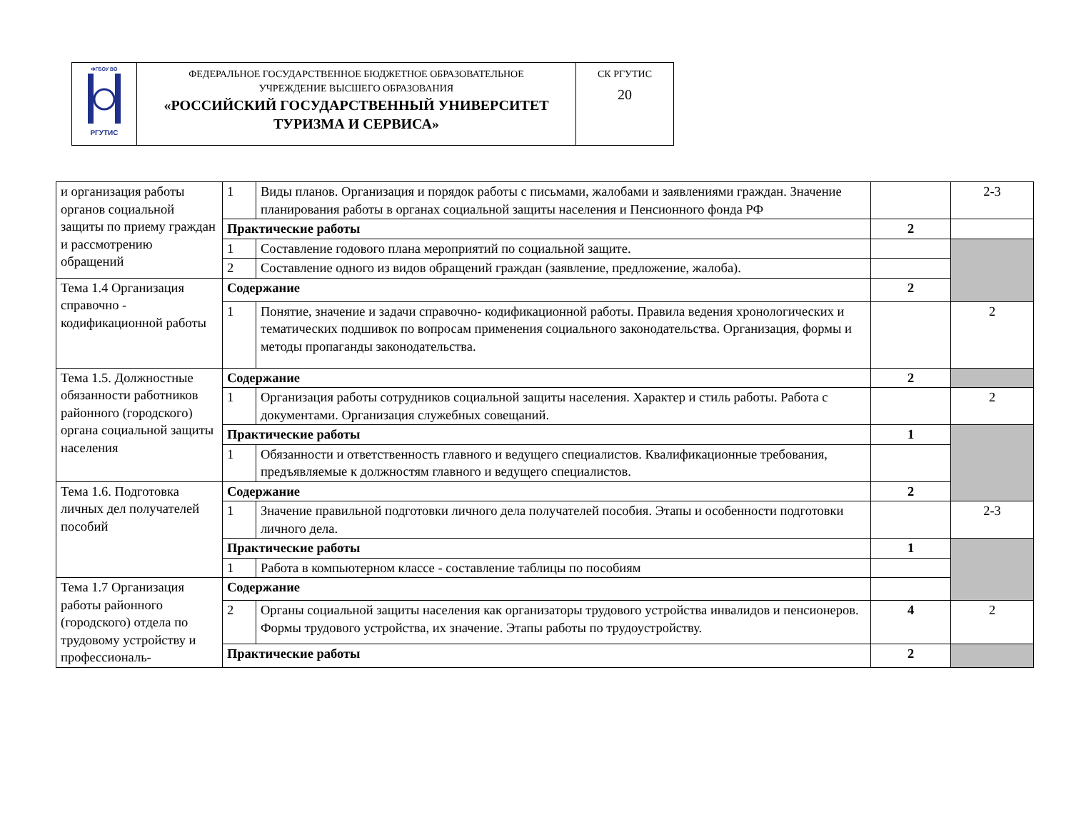| ФГБОУ ВО РГУТИС | ФЕДЕРАЛЬНОЕ ГОСУДАРСТВЕННОЕ БЮДЖЕТНОЕ ОБРАЗОВАТЕЛЬНОЕ УЧРЕЖДЕНИЕ ВЫСШЕГО ОБРАЗОВАНИЯ «РОССИЙСКИЙ ГОСУДАРСТВЕННЫЙ УНИВЕРСИТЕТ ТУРИЗМА И СЕРВИСА» | СК РГУТИС 20 |
| и организация работы органов социальной защиты по приему граждан и рассмотрению обращений | 1 | Виды планов. Организация и порядок работы с письмами, жалобами и заявлениями граждан. Значение планирования работы в органах социальной защиты населения и Пенсионного фонда РФ | | 2-3 |
| | Практические работы | | 2 | |
| | 1 | Составление годового плана мероприятий по социальной защите. | | |
| | 2 | Составление одного из видов обращений граждан (заявление, предложение, жалоба). | | |
| Тема 1.4 Организация справочно - кодификационной работы | Содержание | | 2 | |
| | 1 | Понятие, значение и задачи справочно- кодификационной работы. Правила ведения хронологических и тематических подшивок по вопросам применения социального законодательства. Организация, формы и методы пропаганды законодательства. | | 2 |
| Тема 1.5. Должностные обязанности работников районного (городского) органа социальной защиты населения | Содержание | | 2 | |
| | 1 | Организация работы сотрудников социальной защиты населения. Характер и стиль работы. Работа с документами. Организация служебных совещаний. | | 2 |
| | Практические работы | | 1 | |
| | 1 | Обязанности и ответственность главного и ведущего специалистов. Квалификационные требования, предъявляемые к должностям главного и ведущего специалистов. | | |
| Тема 1.6. Подготовка личных дел получателей пособий | Содержание | | 2 | |
| | 1 | Значение правильной подготовки личного дела получателей пособия. Этапы и особенности подготовки личного дела. | | 2-3 |
| | Практические работы | | 1 | |
| | 1 | Работа в компьютерном классе - составление таблицы по пособиям | | |
| Тема 1.7 Организация работы районного (городского) отдела по трудовому устройству и профессиональ- | Содержание | | | |
| | 2 | Органы социальной защиты населения как организаторы трудового устройства инвалидов и пенсионеров. Формы трудового устройства, их значение. Этапы работы по трудоустройству. | 4 | 2 |
| | Практические работы | | 2 | |